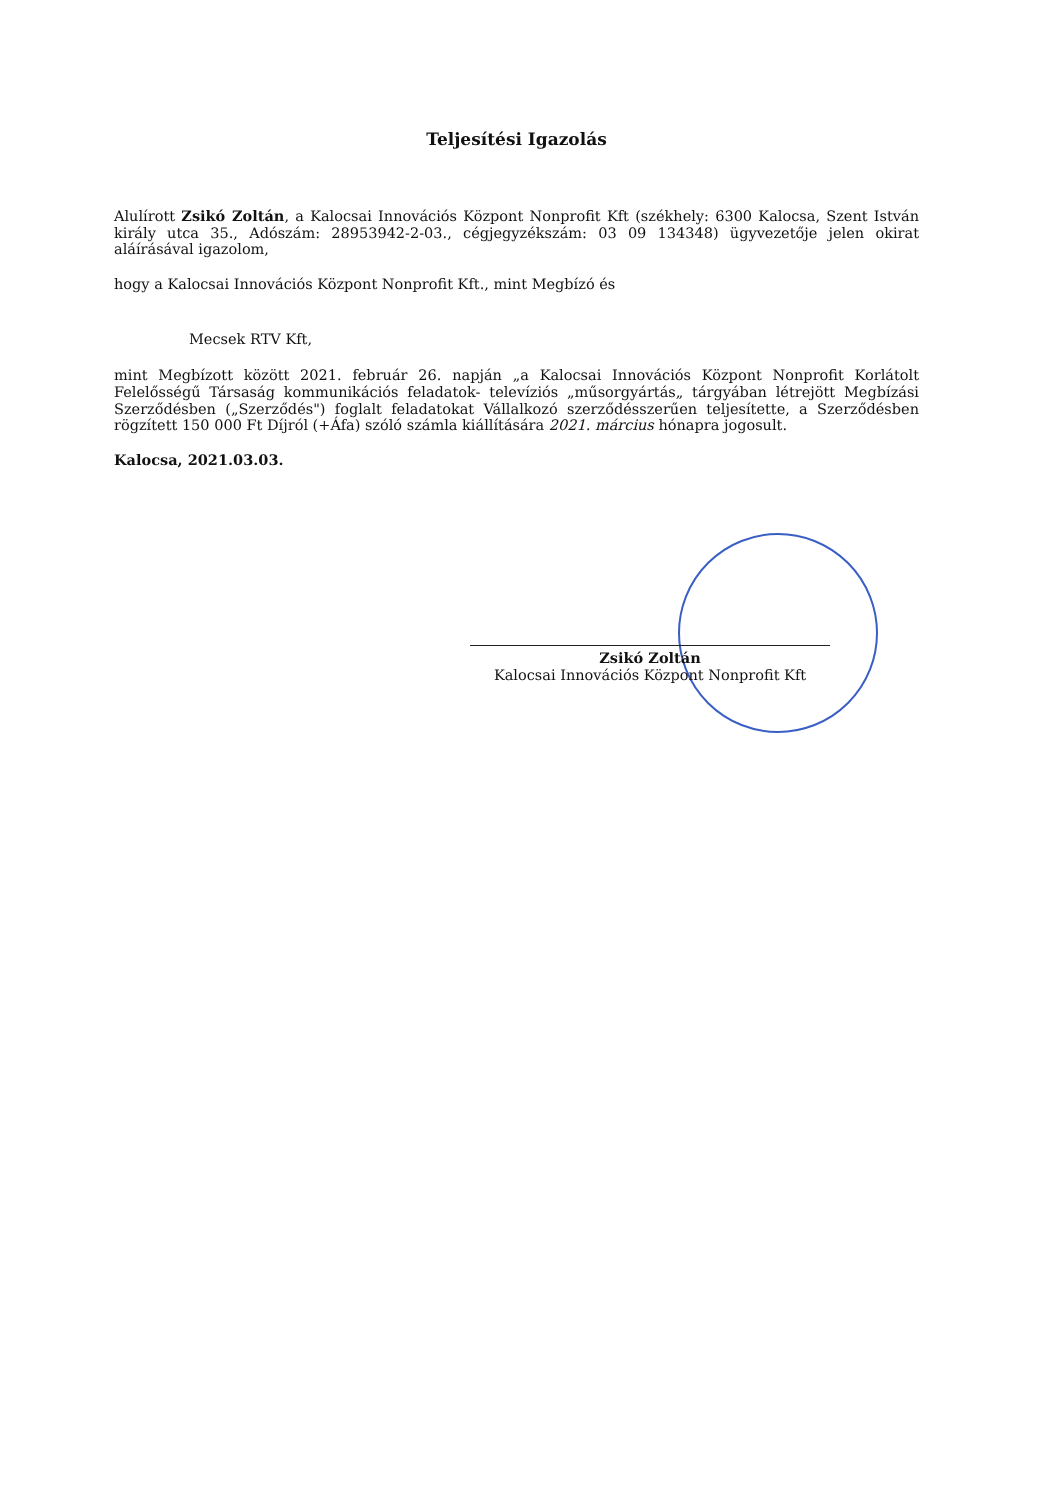Teljesítési Igazolás
Alulírott Zsikó Zoltán, a Kalocsai Innovációs Központ Nonprofit Kft (székhely: 6300 Kalocsa, Szent István király utca 35., Adószám: 28953942-2-03., cégjegyzékszám: 03 09 134348) ügyvezetője jelen okirat aláírásával igazolom,
hogy a Kalocsai Innovációs Központ Nonprofit Kft., mint Megbízó és
Mecsek RTV Kft,
mint Megbízott között 2021. február 26. napján „a Kalocsai Innovációs Központ Nonprofit Korlátolt Felelősségű Társaság kommunikációs feladatok- televíziós „műsorgyártás„ tárgyában létrejött Megbízási Szerződésben („Szerződés") foglalt feladatokat Vállalkozó szerződésszerűen teljesítette, a Szerződésben rögzített 150 000 Ft Díjról (+Áfa) szóló számla kiállítására 2021. március hónapra jogosult.
Kalocsa, 2021.03.03.
Zsikó Zoltán
Kalocsai Innovációs Központ Nonprofit Kft